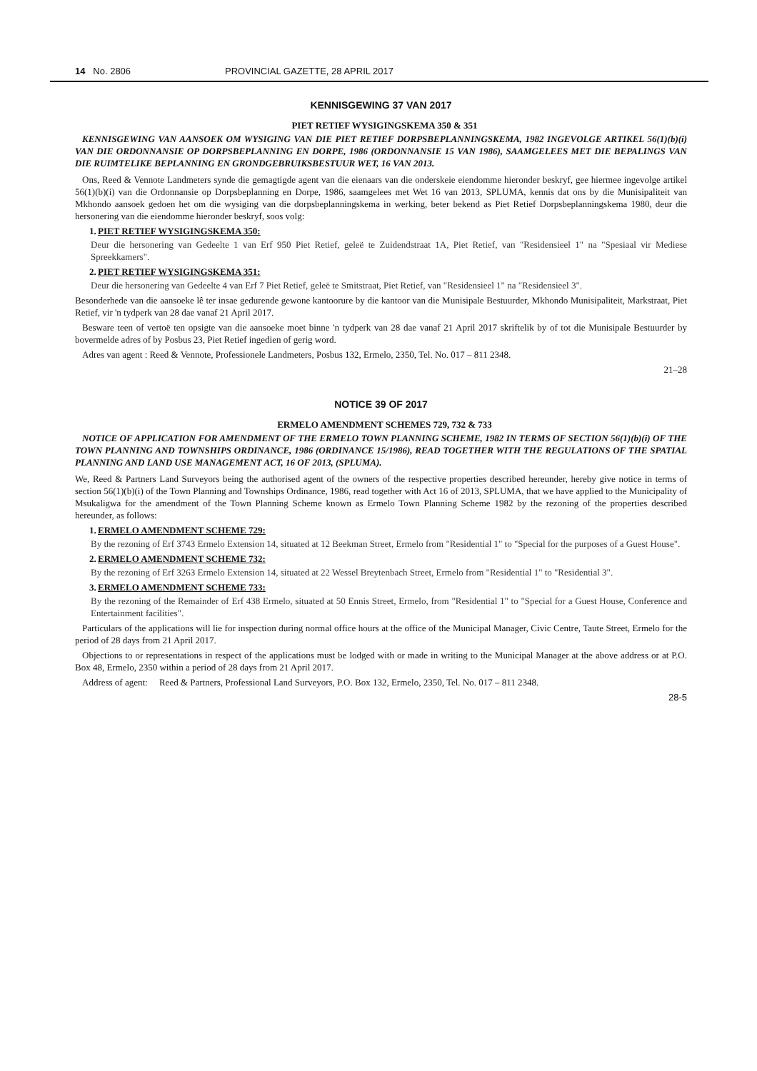14 No. 2806 PROVINCIAL GAZETTE, 28 APRIL 2017
KENNISGEWING 37 VAN 2017
PIET RETIEF WYSIGINGSKEMA 350 & 351
KENNISGEWING VAN AANSOEK OM WYSIGING VAN DIE PIET RETIEF DORPSBEPLANNINGSKEMA, 1982 INGEVOLGE ARTIKEL 56(1)(b)(i) VAN DIE ORDONNANSIE OP DORPSBEPLANNING EN DORPE, 1986 (ORDONNANSIE 15 VAN 1986), SAAMGELEES MET DIE BEPALINGS VAN DIE RUIMTELIKE BEPLANNING EN GRONDGEBRUIKSBESTUUR WET, 16 VAN 2013.
Ons, Reed & Vennote Landmeters synde die gemagtigde agent van die eienaars van die onderskeie eiendomme hieronder beskryf, gee hiermee ingevolge artikel 56(1)(b)(i) van die Ordonnansie op Dorpsbeplanning en Dorpe, 1986, saamgelees met Wet 16 van 2013, SPLUMA, kennis dat ons by die Munisipaliteit van Mkhondo aansoek gedoen het om die wysiging van die dorpsbeplanningskema in werking, beter bekend as Piet Retief Dorpsbeplanningskema 1980, deur die hersonering van die eiendomme hieronder beskryf, soos volg:
1. PIET RETIEF WYSIGINGSKEMA 350:
Deur die hersonering van Gedeelte 1 van Erf 950 Piet Retief, geleë te Zuidendstraat 1A, Piet Retief, van "Residensieel 1" na "Spesiaal vir Mediese Spreekkamers".
2. PIET RETIEF WYSIGINGSKEMA 351:
Deur die hersonering van Gedeelte 4 van Erf 7 Piet Retief, geleë te Smitstraat, Piet Retief, van "Residensieel 1" na "Residensieel 3".
Besonderhede van die aansoeke lê ter insae gedurende gewone kantoorure by die kantoor van die Munisipale Bestuurder, Mkhondo Munisipaliteit, Markstraat, Piet Retief, vir 'n tydperk van 28 dae vanaf 21 April 2017.
Besware teen of vertoë ten opsigte van die aansoeke moet binne 'n tydperk van 28 dae vanaf 21 April 2017 skriftelik by of tot die Munisipale Bestuurder by bovermelde adres of by Posbus 23, Piet Retief ingedien of gerig word.
Adres van agent : Reed & Vennote, Professionele Landmeters, Posbus 132, Ermelo, 2350, Tel. No. 017 – 811 2348.
21–28
NOTICE 39 OF 2017
ERMELO AMENDMENT SCHEMES 729, 732 & 733
NOTICE OF APPLICATION FOR AMENDMENT OF THE ERMELO TOWN PLANNING SCHEME, 1982 IN TERMS OF SECTION 56(1)(b)(i) OF THE TOWN PLANNING AND TOWNSHIPS ORDINANCE, 1986 (ORDINANCE 15/1986), READ TOGETHER WITH THE REGULATIONS OF THE SPATIAL PLANNING AND LAND USE MANAGEMENT ACT, 16 OF 2013, (SPLUMA).
We, Reed & Partners Land Surveyors being the authorised agent of the owners of the respective properties described hereunder, hereby give notice in terms of section 56(1)(b)(i) of the Town Planning and Townships Ordinance, 1986, read together with Act 16 of 2013, SPLUMA, that we have applied to the Municipality of Msukaligwa for the amendment of the Town Planning Scheme known as Ermelo Town Planning Scheme 1982 by the rezoning of the properties described hereunder, as follows:
1. ERMELO AMENDMENT SCHEME 729:
By the rezoning of Erf 3743 Ermelo Extension 14, situated at 12 Beekman Street, Ermelo from "Residential 1" to "Special for the purposes of a Guest House".
2. ERMELO AMENDMENT SCHEME 732:
By the rezoning of Erf 3263 Ermelo Extension 14, situated at 22 Wessel Breytenbach Street, Ermelo from "Residential 1" to "Residential 3".
3. ERMELO AMENDMENT SCHEME 733:
By the rezoning of the Remainder of Erf 438 Ermelo, situated at 50 Ennis Street, Ermelo, from "Residential 1" to "Special for a Guest House, Conference and Entertainment facilities".
Particulars of the applications will lie for inspection during normal office hours at the office of the Municipal Manager, Civic Centre, Taute Street, Ermelo for the period of 28 days from 21 April 2017.
Objections to or representations in respect of the applications must be lodged with or made in writing to the Municipal Manager at the above address or at P.O. Box 48, Ermelo, 2350 within a period of 28 days from 21 April 2017.
Address of agent: Reed & Partners, Professional Land Surveyors, P.O. Box 132, Ermelo, 2350, Tel. No. 017 – 811 2348.
28-5